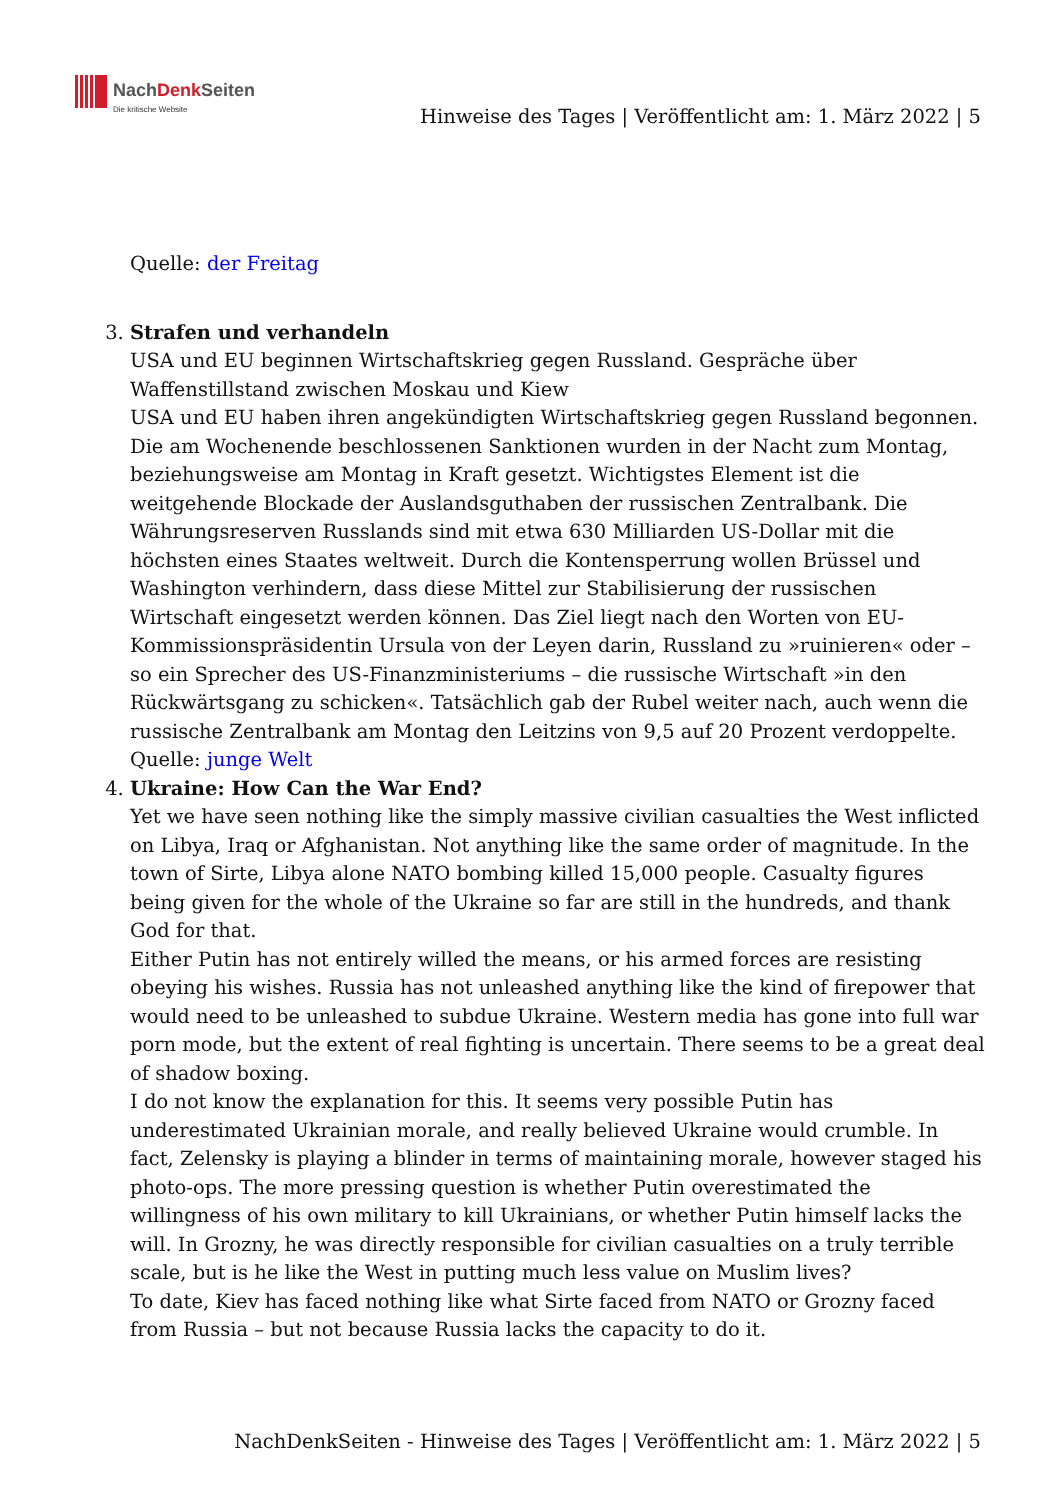NachDenk Seiten
Die kritische Website
Hinweise des Tages | Veröffentlicht am: 1. März 2022 | 5
Quelle: der Freitag
3. Strafen und verhandeln
USA und EU beginnen Wirtschaftskrieg gegen Russland. Gespräche über Waffenstillstand zwischen Moskau und Kiew
USA und EU haben ihren angekündigten Wirtschaftskrieg gegen Russland begonnen. Die am Wochenende beschlossenen Sanktionen wurden in der Nacht zum Montag, beziehungsweise am Montag in Kraft gesetzt. Wichtigstes Element ist die weitgehende Blockade der Auslandsguthaben der russischen Zentralbank. Die Währungsreserven Russlands sind mit etwa 630 Milliarden US-Dollar mit die höchsten eines Staates weltweit. Durch die Kontensperrung wollen Brüssel und Washington verhindern, dass diese Mittel zur Stabilisierung der russischen Wirtschaft eingesetzt werden können. Das Ziel liegt nach den Worten von EU-Kommissionspräsidentin Ursula von der Leyen darin, Russland zu »ruinieren« oder – so ein Sprecher des US-Finanzministeriums – die russische Wirtschaft »in den Rückwärtsgang zu schicken«. Tatsächlich gab der Rubel weiter nach, auch wenn die russische Zentralbank am Montag den Leitzins von 9,5 auf 20 Prozent verdoppelte.
Quelle: junge Welt
4. Ukraine: How Can the War End?
Yet we have seen nothing like the simply massive civilian casualties the West inflicted on Libya, Iraq or Afghanistan. Not anything like the same order of magnitude. In the town of Sirte, Libya alone NATO bombing killed 15,000 people. Casualty figures being given for the whole of the Ukraine so far are still in the hundreds, and thank God for that.
Either Putin has not entirely willed the means, or his armed forces are resisting obeying his wishes. Russia has not unleashed anything like the kind of firepower that would need to be unleashed to subdue Ukraine. Western media has gone into full war porn mode, but the extent of real fighting is uncertain. There seems to be a great deal of shadow boxing.
I do not know the explanation for this. It seems very possible Putin has underestimated Ukrainian morale, and really believed Ukraine would crumble. In fact, Zelensky is playing a blinder in terms of maintaining morale, however staged his photo-ops. The more pressing question is whether Putin overestimated the willingness of his own military to kill Ukrainians, or whether Putin himself lacks the will. In Grozny, he was directly responsible for civilian casualties on a truly terrible scale, but is he like the West in putting much less value on Muslim lives?
To date, Kiev has faced nothing like what Sirte faced from NATO or Grozny faced from Russia – but not because Russia lacks the capacity to do it.
NachDenkSeiten - Hinweise des Tages | Veröffentlicht am: 1. März 2022 | 5